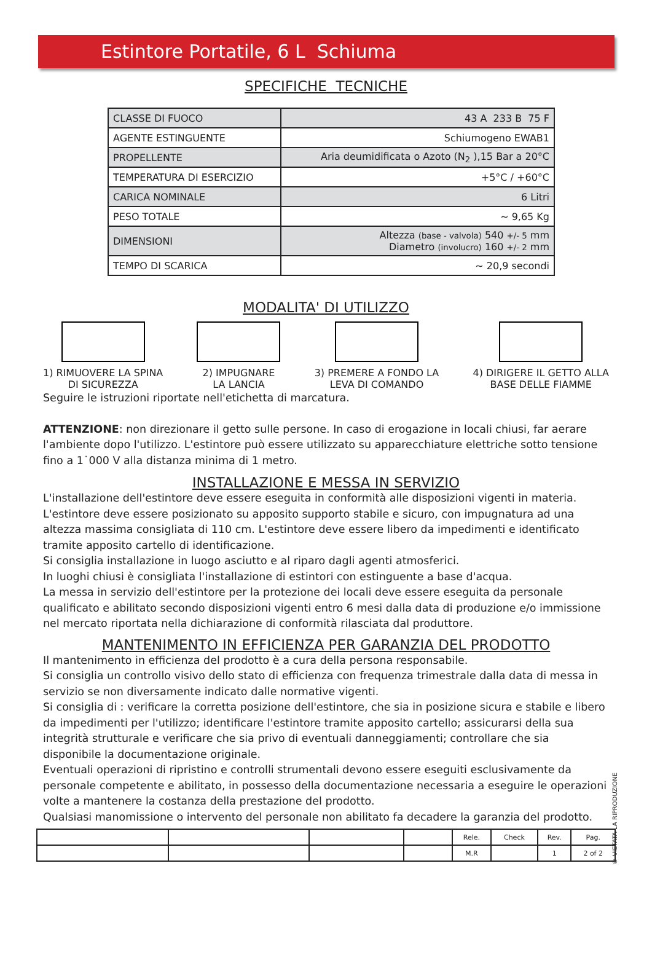Estintore Portatile, 6 L Schiuma
SPECIFICHE TECNICHE
| CLASSE DI FUOCO | 43 A 233 B 75 F |
| AGENTE ESTINGUENTE | Schiumogeno EWAB1 |
| PROPELLENTE | Aria deumidificata o Azoto (N<sub>2</sub> ),15 Bar a 20°C |
| TEMPERATURA DI ESERCIZIO | +5°C / +60°C |
| CARICA NOMINALE | 6 Litri |
| PESO TOTALE | ~ 9,65 Kg |
| DIMENSIONI | Altezza (base - valvola) 540 +/- 5 mm Diametro (involucro) 160 +/- 2 mm |
| TEMPO DI SCARICA | ~ 20,9 secondi |
MODALITA' DI UTILIZZO
1) RIMUOVERE LA SPINA
DI SICUREZZA
2) IMPUGNARE
LA LANCIA
3) PREMERE A FONDO LA
LEVA DI COMANDO
4) DIRIGERE IL GETTO ALLA
BASE DELLE FIAMME
Seguire le istruzioni riportate nell'etichetta di marcatura.
ATTENZIONE: non direzionare il getto sulle persone. In caso di erogazione in locali chiusi, far aerare l'ambiente dopo l'utilizzo. L'estintore può essere utilizzato su apparecchiature elettriche sotto tensione fino a 1˙000 V alla distanza minima di 1 metro.
INSTALLAZIONE E MESSA IN SERVIZIO
L'installazione dell'estintore deve essere eseguita in conformità alle disposizioni vigenti in materia.
L'estintore deve essere posizionato su apposito supporto stabile e sicuro, con impugnatura ad una altezza massima consigliata di 110 cm. L'estintore deve essere libero da impedimenti e identificato tramite apposito cartello di identificazione.
Si consiglia installazione in luogo asciutto e al riparo dagli agenti atmosferici.
In luoghi chiusi è consigliata l'installazione di estintori con estinguente a base d'acqua.
La messa in servizio dell'estintore per la protezione dei locali deve essere eseguita da personale qualificato e abilitato secondo disposizioni vigenti entro 6 mesi dalla data di produzione e/o immissione nel mercato riportata nella dichiarazione di conformità rilasciata dal produttore.
MANTENIMENTO IN EFFICIENZA PER GARANZIA DEL PRODOTTO
Il mantenimento in efficienza del prodotto è a cura della persona responsabile.
Si consiglia un controllo visivo dello stato di efficienza con frequenza trimestrale dalla data di messa in servizio se non diversamente indicato dalle normative vigenti.
Si consiglia di : verificare la corretta posizione dell'estintore, che sia in posizione sicura e stabile e libero da impedimenti per l'utilizzo; identificare l'estintore tramite apposito cartello; assicurarsi della sua integrità strutturale e verificare che sia privo di eventuali danneggiamenti; controllare che sia disponibile la documentazione originale.
Eventuali operazioni di ripristino e controlli strumentali devono essere eseguiti esclusivamente da personale competente e abilitato, in possesso della documentazione necessaria a eseguire le operazioni volte a mantenere la costanza della prestazione del prodotto.
Qualsiasi manomissione o intervento del personale non abilitato fa decadere la garanzia del prodotto.
© VIETATA LA RIPRODUZIONE
| | | | | Rele. | Check | Rev. | Pag. |
| | | | | M.R | | 1 | 2 of 2 |